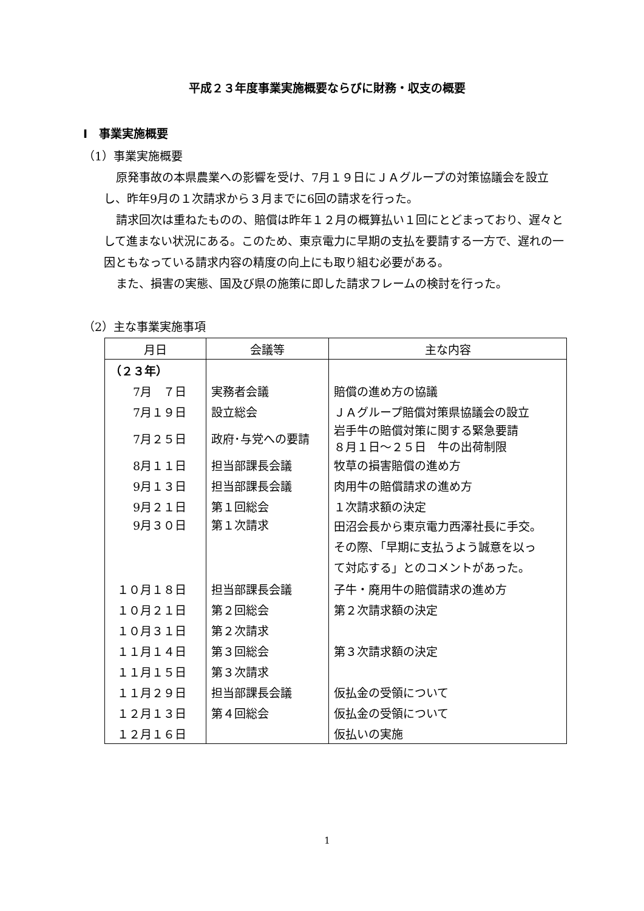平成２３年度事業実施概要ならびに財務・収支の概要
Ⅰ　事業実施概要
（1）事業実施概要
原発事故の本県農業への影響を受け、7月１９日にＪＡグループの対策協議会を設立し、昨年9月の１次請求から３月までに6回の請求を行った。
請求回次は重ねたものの、賠償は昨年１２月の概算払い１回にとどまっており、遅々として進まない状況にある。このため、東京電力に早期の支払を要請する一方で、遅れの一因ともなっている請求内容の精度の向上にも取り組む必要がある。
また、損害の実態、国及び県の施策に即した請求フレームの検討を行った。
（2）主な事業実施事項
| 月日 | 会議等 | 主な内容 |
| --- | --- | --- |
| （２３年） | | |
| 7月 ７日 | 実務者会議 | 賠償の進め方の協議 |
| 7月１９日 | 設立総会 | ＪＡグループ賠償対策県協議会の設立 |
| 7月２５日 | 政府･与党への要請 | 岩手牛の賠償対策に関する緊急要請 ８月１日～２５日 牛の出荷制限 |
| 8月１１日 | 担当部課長会議 | 牧草の損害賠償の進め方 |
| 9月１３日 | 担当部課長会議 | 肉用牛の賠償請求の進め方 |
| 9月２１日 | 第１回総会 | １次請求額の決定 |
| 9月３０日 | 第１次請求 | 田沼会長から東京電力西澤社長に手交。 その際､「早期に支払うよう誠意を以っ て対応する」とのコメントがあった。 |
| １０月１８日 | 担当部課長会議 | 子牛・廃用牛の賠償請求の進め方 |
| １０月２１日 | 第２回総会 | 第２次請求額の決定 |
| １０月３１日 | 第２次請求 | |
| １１月１４日 | 第３回総会 | 第３次請求額の決定 |
| １１月１５日 | 第３次請求 | |
| １１月２９日 | 担当部課長会議 | 仮払金の受領について |
| １２月１３日 | 第４回総会 | 仮払金の受領について |
| １２月１６日 | | 仮払いの実施 |
1